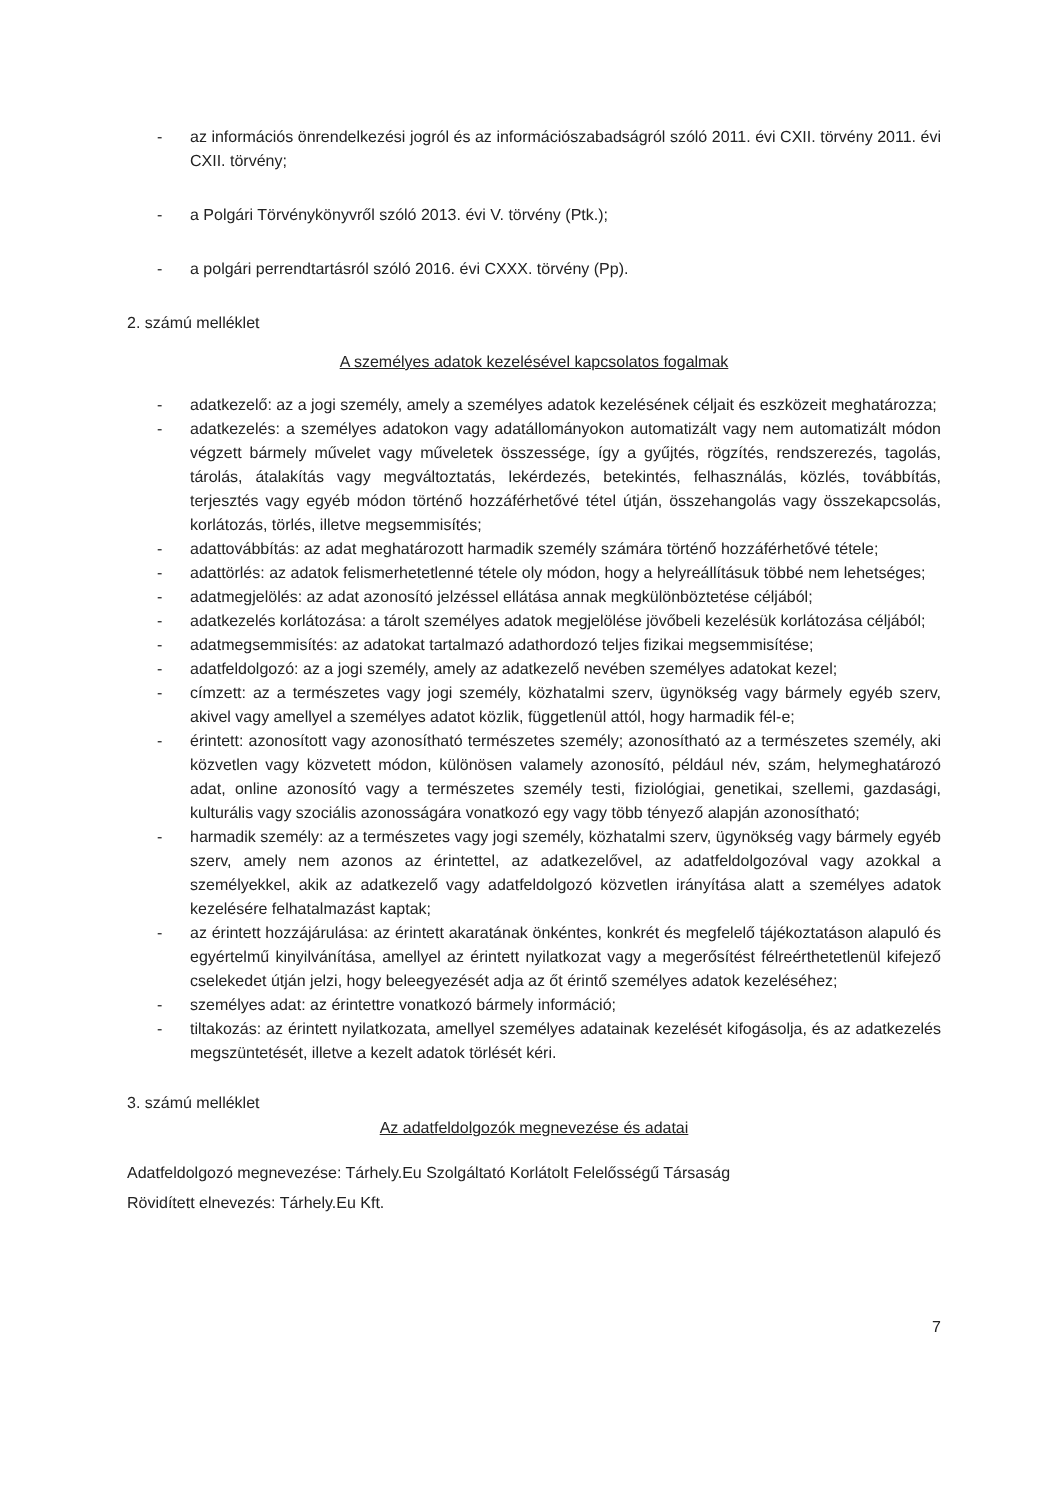- az információs önrendelkezési jogról és az információszabadságról szóló 2011. évi CXII. törvény 2011. évi CXII. törvény;
- a Polgári Törvénykönyvről szóló 2013. évi V. törvény (Ptk.);
- a polgári perrendtartásról szóló 2016. évi CXXX. törvény (Pp).
2. számú melléklet
A személyes adatok kezelésével kapcsolatos fogalmak
- adatkezelő: az a jogi személy, amely a személyes adatok kezelésének céljait és eszközeit meghatározza;
- adatkezelés: a személyes adatokon vagy adatállományokon automatizált vagy nem automatizált módon végzett bármely művelet vagy műveletek összessége, így a gyűjtés, rögzítés, rendszerezés, tagolás, tárolás, átalakítás vagy megváltoztatás, lekérdezés, betekintés, felhasználás, közlés, továbbítás, terjesztés vagy egyéb módon történő hozzáférhetővé tétel útján, összehangolás vagy összekapcsolás, korlátozás, törlés, illetve megsemmisítés;
- adattovábbítás: az adat meghatározott harmadik személy számára történő hozzáférhetővé tétele;
- adattörlés: az adatok felismerhetetlenné tétele oly módon, hogy a helyreállításuk többé nem lehetséges;
- adatmegjelölés: az adat azonosító jelzéssel ellátása annak megkülönböztetése céljából;
- adatkezelés korlátozása: a tárolt személyes adatok megjelölése jövőbeli kezelésük korlátozása céljából;
- adatmegsemmisítés: az adatokat tartalmazó adathordozó teljes fizikai megsemmisítése;
- adatfeldolgozó: az a jogi személy, amely az adatkezelő nevében személyes adatokat kezel;
- címzett: az a természetes vagy jogi személy, közhatalmi szerv, ügynökség vagy bármely egyéb szerv, akivel vagy amellyel a személyes adatot közlik, függetlenül attól, hogy harmadik fél-e;
- érintett: azonosított vagy azonosítható természetes személy; azonosítható az a természetes személy, aki közvetlen vagy közvetett módon, különösen valamely azonosító, például név, szám, helymeghatározó adat, online azonosító vagy a természetes személy testi, fiziológiai, genetikai, szellemi, gazdasági, kulturális vagy szociális azonosságára vonatkozó egy vagy több tényező alapján azonosítható;
- harmadik személy: az a természetes vagy jogi személy, közhatalmi szerv, ügynökség vagy bármely egyéb szerv, amely nem azonos az érintettel, az adatkezelővel, az adatfeldolgozóval vagy azokkal a személyekkel, akik az adatkezelő vagy adatfeldolgozó közvetlen irányítása alatt a személyes adatok kezelésére felhatalmazást kaptak;
- az érintett hozzájárulása: az érintett akaratának önkéntes, konkrét és megfelelő tájékoztatáson alapuló és egyértelmű kinyilvánítása, amellyel az érintett nyilatkozat vagy a megerősítést félreérthetetlenül kifejező cselekedet útján jelzi, hogy beleegyezését adja az őt érintő személyes adatok kezeléséhez;
- személyes adat: az érintettre vonatkozó bármely információ;
- tiltakozás: az érintett nyilatkozata, amellyel személyes adatainak kezelését kifogásolja, és az adatkezelés megszüntetését, illetve a kezelt adatok törlését kéri.
3. számú melléklet
Az adatfeldolgozók megnevezése és adatai
Adatfeldolgozó megnevezése: Tárhely.Eu Szolgáltató Korlátolt Felelősségű Társaság
Rövidített elnevezés: Tárhely.Eu Kft.
7